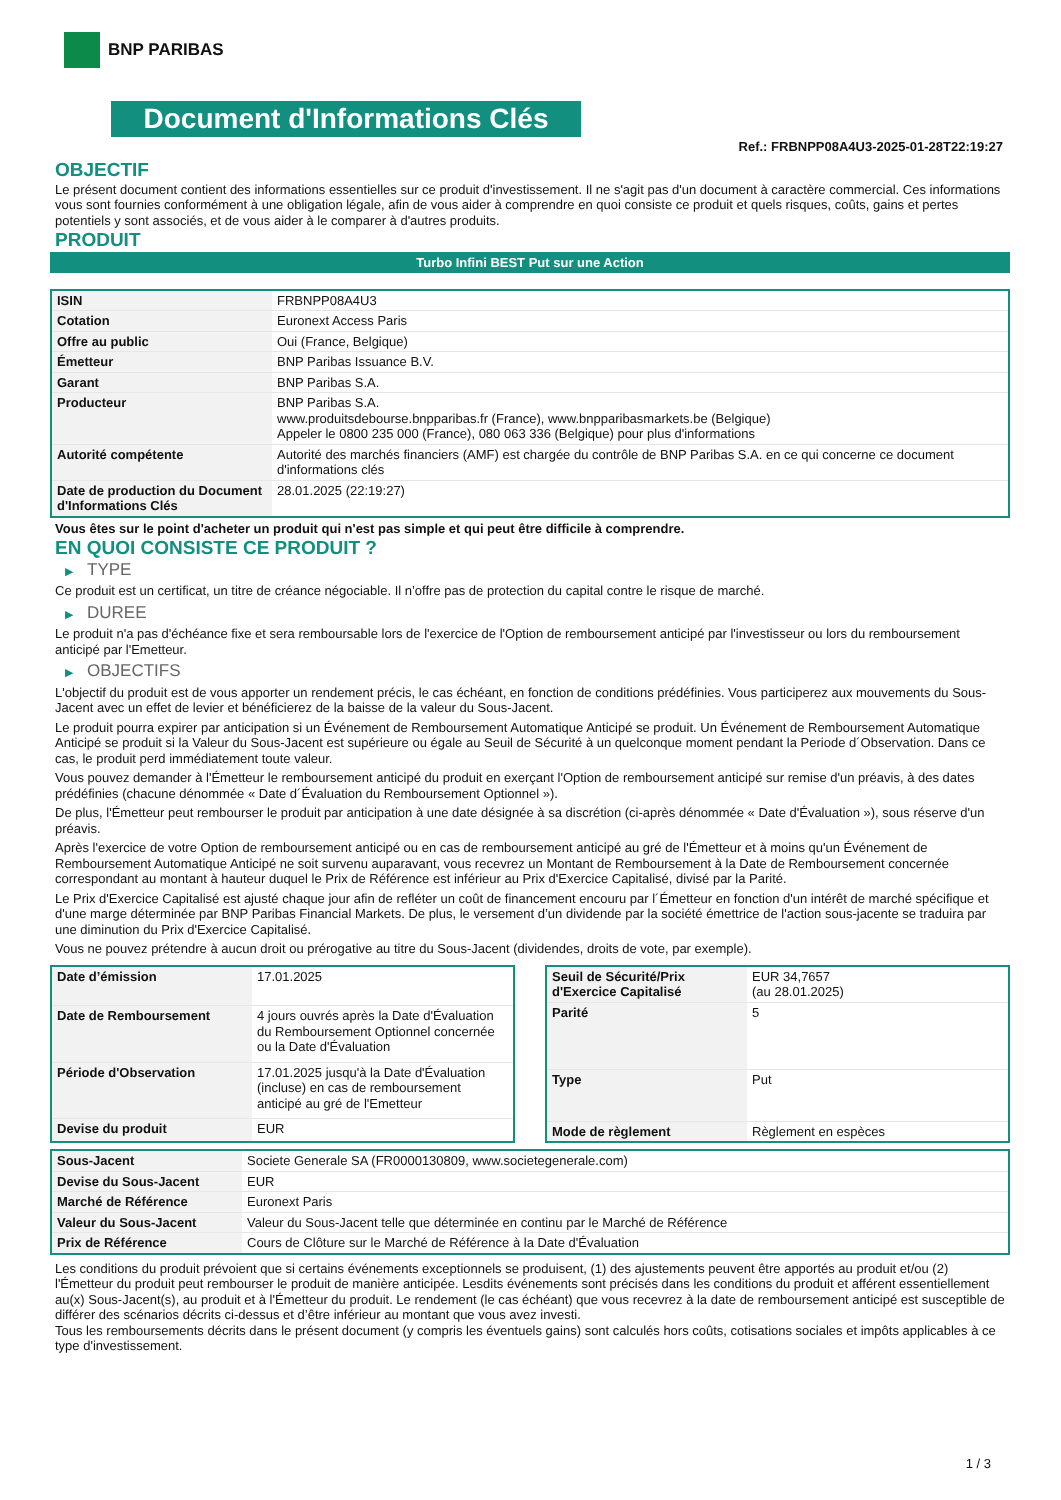BNP PARIBAS
Document d'Informations Clés
Ref.: FRBNPP08A4U3-2025-01-28T22:19:27
OBJECTIF
Le présent document contient des informations essentielles sur ce produit d'investissement. Il ne s'agit pas d'un document à caractère commercial. Ces informations vous sont fournies conformément à une obligation légale, afin de vous aider à comprendre en quoi consiste ce produit et quels risques, coûts, gains et pertes potentiels y sont associés, et de vous aider à le comparer à d'autres produits.
PRODUIT
Turbo Infini BEST Put sur une Action
| ISIN | FRBNPP08A4U3 |
| Cotation | Euronext Access Paris |
| Offre au public | Oui (France, Belgique) |
| Émetteur | BNP Paribas Issuance B.V. |
| Garant | BNP Paribas S.A. |
| Producteur | BNP Paribas S.A. www.produitsdebourse.bnpparibas.fr (France), www.bnpparibasmarkets.be (Belgique) Appeler le 0800 235 000 (France), 080 063 336 (Belgique) pour plus d'informations |
| Autorité compétente | Autorité des marchés financiers (AMF) est chargée du contrôle de BNP Paribas S.A. en ce qui concerne ce document d'informations clés |
| Date de production du Document d'Informations Clés | 28.01.2025 (22:19:27) |
Vous êtes sur le point d'acheter un produit qui n'est pas simple et qui peut être difficile à comprendre.
EN QUOI CONSISTE CE PRODUIT ?
▶ TYPE
Ce produit est un certificat, un titre de créance négociable. Il n’offre pas de protection du capital contre le risque de marché.
▶ DUREE
Le produit n'a pas d'échéance fixe et sera remboursable lors de l'exercice de l'Option de remboursement anticipé par l'investisseur ou lors du remboursement anticipé par l'Emetteur.
▶ OBJECTIFS
L'objectif du produit est de vous apporter un rendement précis, le cas échéant, en fonction de conditions prédéfinies. Vous participerez aux mouvements du Sous-Jacent avec un effet de levier et bénéficierez de la baisse de la valeur du Sous-Jacent.
Le produit pourra expirer par anticipation si un Événement de Remboursement Automatique Anticipé se produit. Un Événement de Remboursement Automatique Anticipé se produit si la Valeur du Sous-Jacent est supérieure ou égale au Seuil de Sécurité à un quelconque moment pendant la Periode d´Observation. Dans ce cas, le produit perd immédiatement toute valeur.
Vous pouvez demander à l'Émetteur le remboursement anticipé du produit en exerçant l'Option de remboursement anticipé sur remise d'un préavis, à des dates prédéfinies (chacune dénommée « Date d´Évaluation du Remboursement Optionnel »).
De plus, l'Émetteur peut rembourser le produit par anticipation à une date désignée à sa discrétion (ci-après dénommée « Date d'Évaluation »), sous réserve d'un préavis.
Après l'exercice de votre Option de remboursement anticipé ou en cas de remboursement anticipé au gré de l'Émetteur et à moins qu'un Événement de Remboursement Automatique Anticipé ne soit survenu auparavant, vous recevrez un Montant de Remboursement à la Date de Remboursement concernée correspondant au montant à hauteur duquel le Prix de Référence est inférieur au Prix d'Exercice Capitalisé, divisé par la Parité.
Le Prix d'Exercice Capitalisé est ajusté chaque jour afin de refléter un coût de financement encouru par l´Émetteur en fonction d'un intérêt de marché spécifique et d'une marge déterminée par BNP Paribas Financial Markets. De plus, le versement d’un dividende par la société émettrice de l'action sous-jacente se traduira par une diminution du Prix d'Exercice Capitalisé.
Vous ne pouvez prétendre à aucun droit ou prérogative au titre du Sous-Jacent (dividendes, droits de vote, par exemple).
| Date d’émission | 17.01.2025 |
| Date de Remboursement | 4 jours ouvrés après la Date d'Évaluation du Remboursement Optionnel concernée ou la Date d'Évaluation |
| Période d'Observation | 17.01.2025 jusqu'à la Date d'Évaluation (incluse) en cas de remboursement anticipé au gré de l'Emetteur |
| Devise du produit | EUR |
| Seuil de Sécurité/Prix d'Exercice Capitalisé | EUR 34,7657 (au 28.01.2025) |
| Parité | 5 |
| Type | Put |
| Mode de règlement | Règlement en espèces |
| Sous-Jacent | Societe Generale SA (FR0000130809, www.societegenerale.com) |
| Devise du Sous-Jacent | EUR |
| Marché de Référence | Euronext Paris |
| Valeur du Sous-Jacent | Valeur du Sous-Jacent telle que déterminée en continu par le Marché de Référence |
| Prix de Référence | Cours de Clôture sur le Marché de Référence à la Date d'Évaluation |
Les conditions du produit prévoient que si certains événements exceptionnels se produisent, (1) des ajustements peuvent être apportés au produit et/ou (2) l'Émetteur du produit peut rembourser le produit de manière anticipée. Lesdits événements sont précisés dans les conditions du produit et afférent essentiellement au(x) Sous-Jacent(s), au produit et à l'Émetteur du produit. Le rendement (le cas échéant) que vous recevrez à la date de remboursement anticipé est susceptible de différer des scénarios décrits ci-dessus et d’être inférieur au montant que vous avez investi.
Tous les remboursements décrits dans le présent document (y compris les éventuels gains) sont calculés hors coûts, cotisations sociales et impôts applicables à ce type d'investissement.
1 / 3